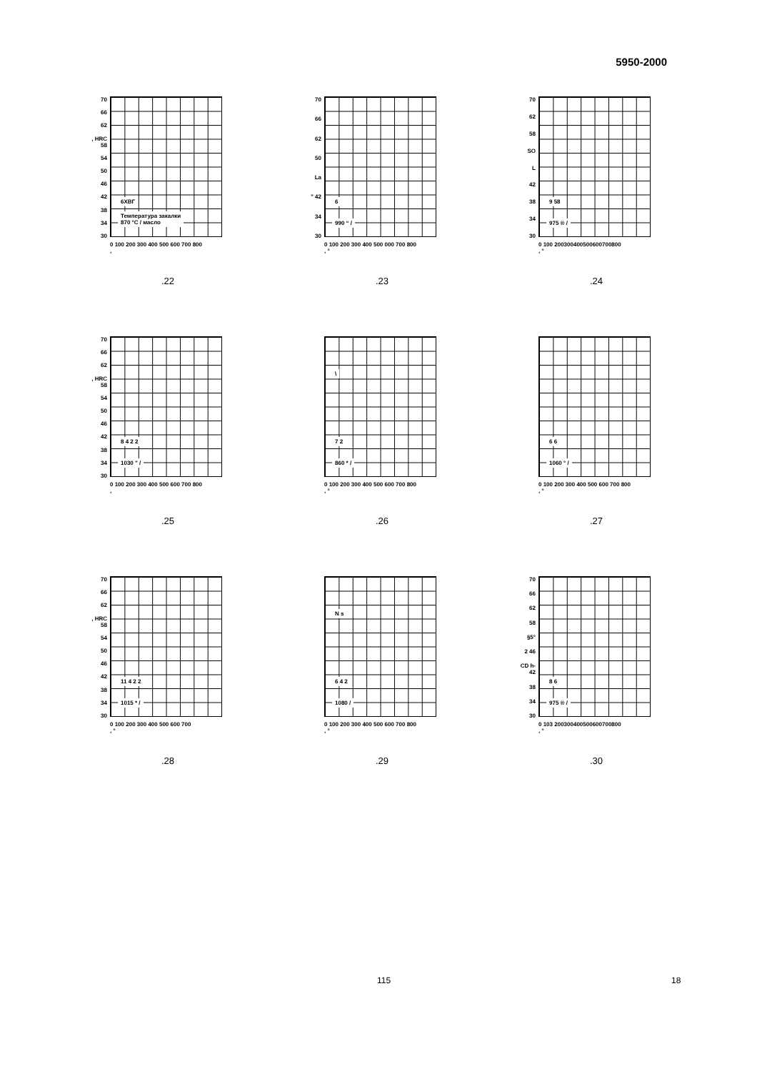5950-2000
70
66
62, HRC 58
54
50
46
42
38
34
30
6ХВГ
Температура закалки
870 °С / масло
0 100 200 300 400 500 600 700 800
,
.22
70
66
62
50
La” 42
34
30
6
990 “ /
0 100 200 300 400 500 000 700 800
, °
.23
70
62
58
SO
L
42
38
34
30
9 58
975 ® /
0 100 200300400500600700800
, °
.24
70
66
62, HRC 58
54
50
46
42
38
34
30
8 4 2 2
1030 " /
0 100 200 300 400 500 600 700 800
,
.25
\
7 2
860 * /
0 100 200 300 400 500 600 700 800
, °
.26
6 6
1060 ° /
0 100 200 300 400 500 600 700 800
, °
.27
70
66
62, HRC 58
54
50
46
42
38
34
30
11 4 2 2
1015 * /
0 100 200 300 400 500 600 700
, °
.28
N s
6 4 2
1080 /
0 100 200 300 400 500 600 700 800
, °
.29
70
66
62
58
§5°
2 46
CD h- 42
38
34
30
8 6
975 ® /
0 103 200300400500600700800
, °
.30
115 18